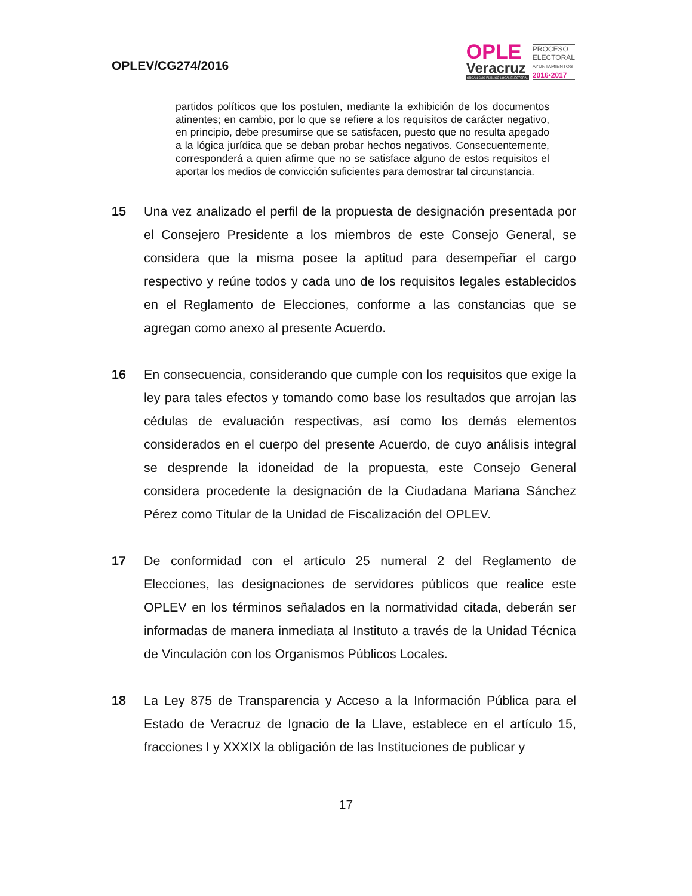OPLEV/CG274/2016
OPLE
Veracruz
ORGANISMO PÚBLICO LOCAL ELECTORAL
PROCESO
ELECTORAL
AYUNTAMIENTOS
2016•2017
partidos políticos que los postulen, mediante la exhibición de los documentos atinentes; en cambio, por lo que se refiere a los requisitos de carácter negativo, en principio, debe presumirse que se satisfacen, puesto que no resulta apegado a la lógica jurídica que se deban probar hechos negativos. Consecuentemente, corresponderá a quien afirme que no se satisface alguno de estos requisitos el aportar los medios de convicción suficientes para demostrar tal circunstancia.
15 Una vez analizado el perfil de la propuesta de designación presentada por el Consejero Presidente a los miembros de este Consejo General, se considera que la misma posee la aptitud para desempeñar el cargo respectivo y reúne todos y cada uno de los requisitos legales establecidos en el Reglamento de Elecciones, conforme a las constancias que se agregan como anexo al presente Acuerdo.
16 En consecuencia, considerando que cumple con los requisitos que exige la ley para tales efectos y tomando como base los resultados que arrojan las cédulas de evaluación respectivas, así como los demás elementos considerados en el cuerpo del presente Acuerdo, de cuyo análisis integral se desprende la idoneidad de la propuesta, este Consejo General considera procedente la designación de la Ciudadana Mariana Sánchez Pérez como Titular de la Unidad de Fiscalización del OPLEV.
17 De conformidad con el artículo 25 numeral 2 del Reglamento de Elecciones, las designaciones de servidores públicos que realice este OPLEV en los términos señalados en la normatividad citada, deberán ser informadas de manera inmediata al Instituto a través de la Unidad Técnica de Vinculación con los Organismos Públicos Locales.
18 La Ley 875 de Transparencia y Acceso a la Información Pública para el Estado de Veracruz de Ignacio de la Llave, establece en el artículo 15, fracciones I y XXXIX la obligación de las Instituciones de publicar y
17